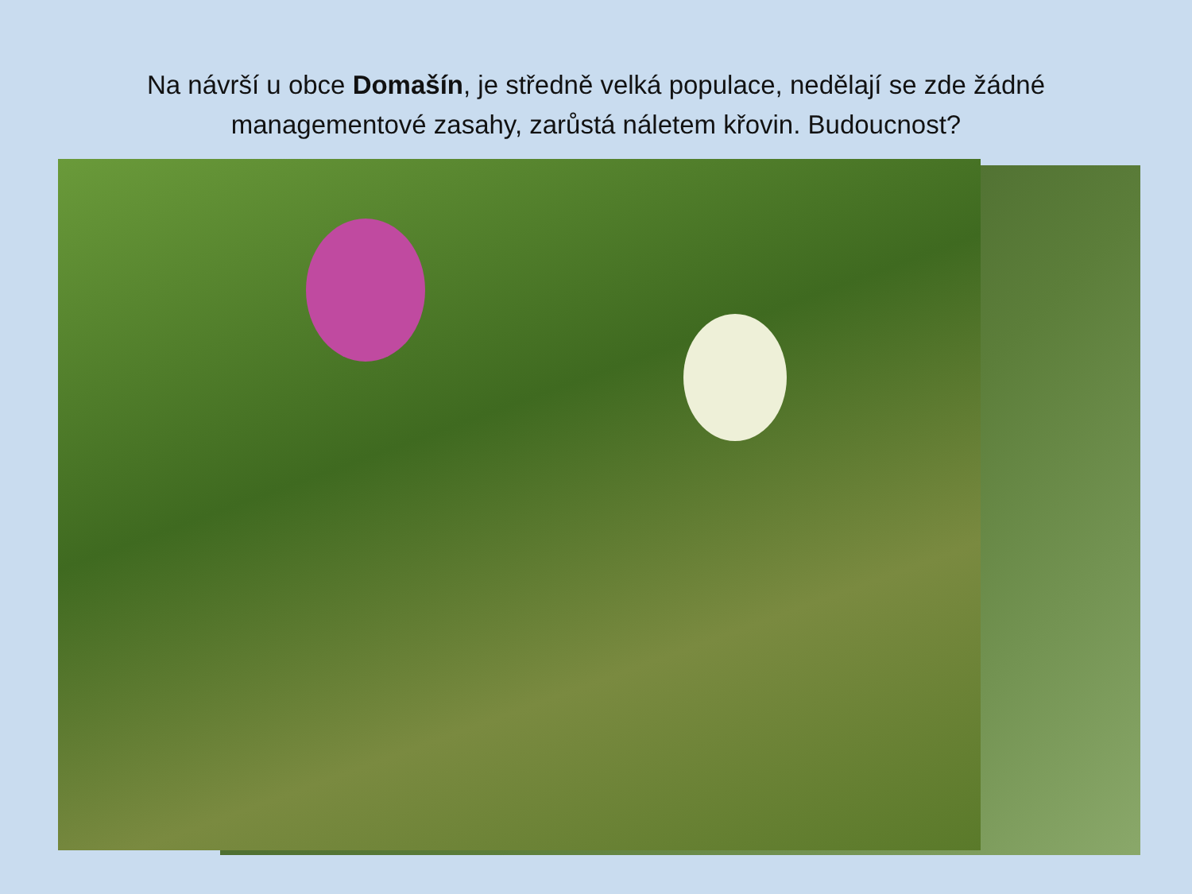Na návrší u obce Domašín, je středně velká populace, nedělají se zde žádné managementové zasahy, zarůstá náletem křovin. Budoucnost?